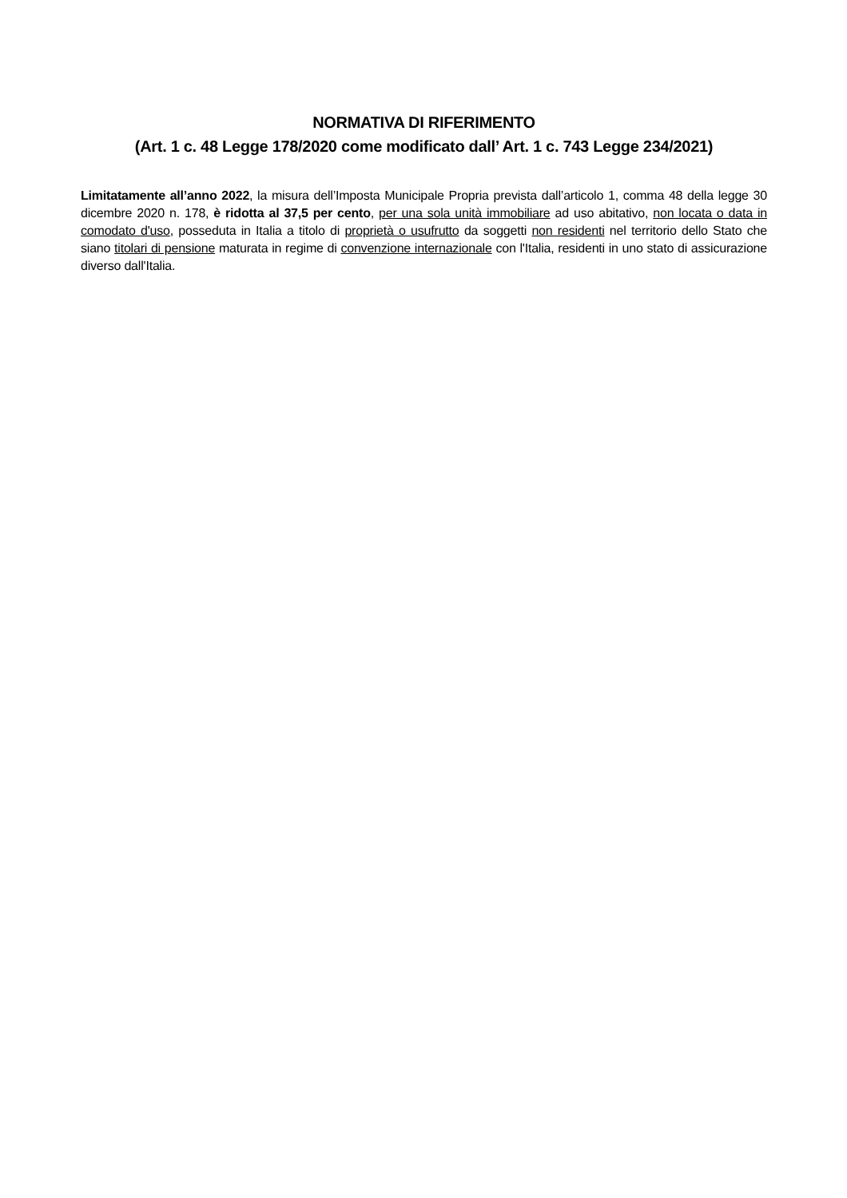NORMATIVA DI RIFERIMENTO
(Art. 1 c. 48 Legge 178/2020 come modificato dall’ Art. 1 c. 743 Legge 234/2021)
Limitatamente all’anno 2022, la misura dell’Imposta Municipale Propria prevista dall’articolo 1, comma 48 della legge 30 dicembre 2020 n. 178, è ridotta al 37,5 per cento, per una sola unità immobiliare ad uso abitativo, non locata o data in comodato d'uso, posseduta in Italia a titolo di proprietà o usufrutto da soggetti non residenti nel territorio dello Stato che siano titolari di pensione maturata in regime di convenzione internazionale con l'Italia, residenti in uno stato di assicurazione diverso dall'Italia.